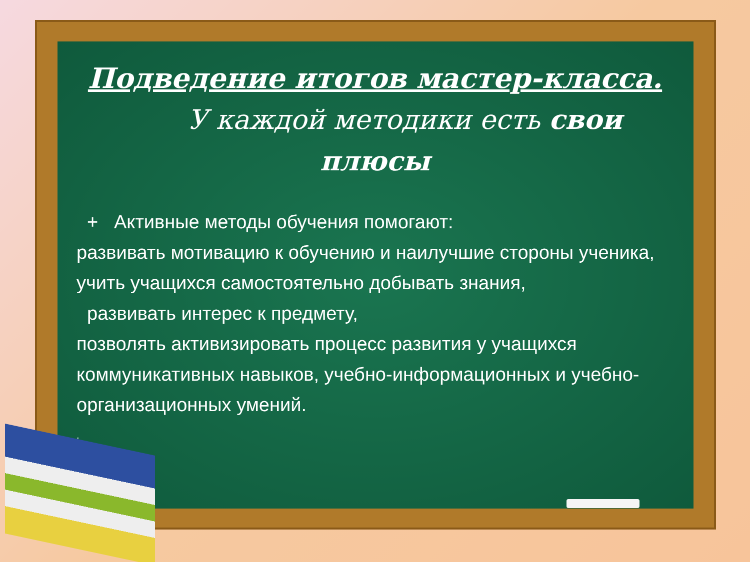Подведение итогов мастер-класса.
У каждой методики есть свои
плюсы
+ Активные методы обучения помогают:
развивать мотивацию к обучению и наилучшие стороны ученика,
учить учащихся самостоятельно добывать знания,
развивать интерес к предмету,
позволять активизировать процесс развития у учащихся коммуникативных навыков, учебно-информационных и учебно-организационных умений.
.